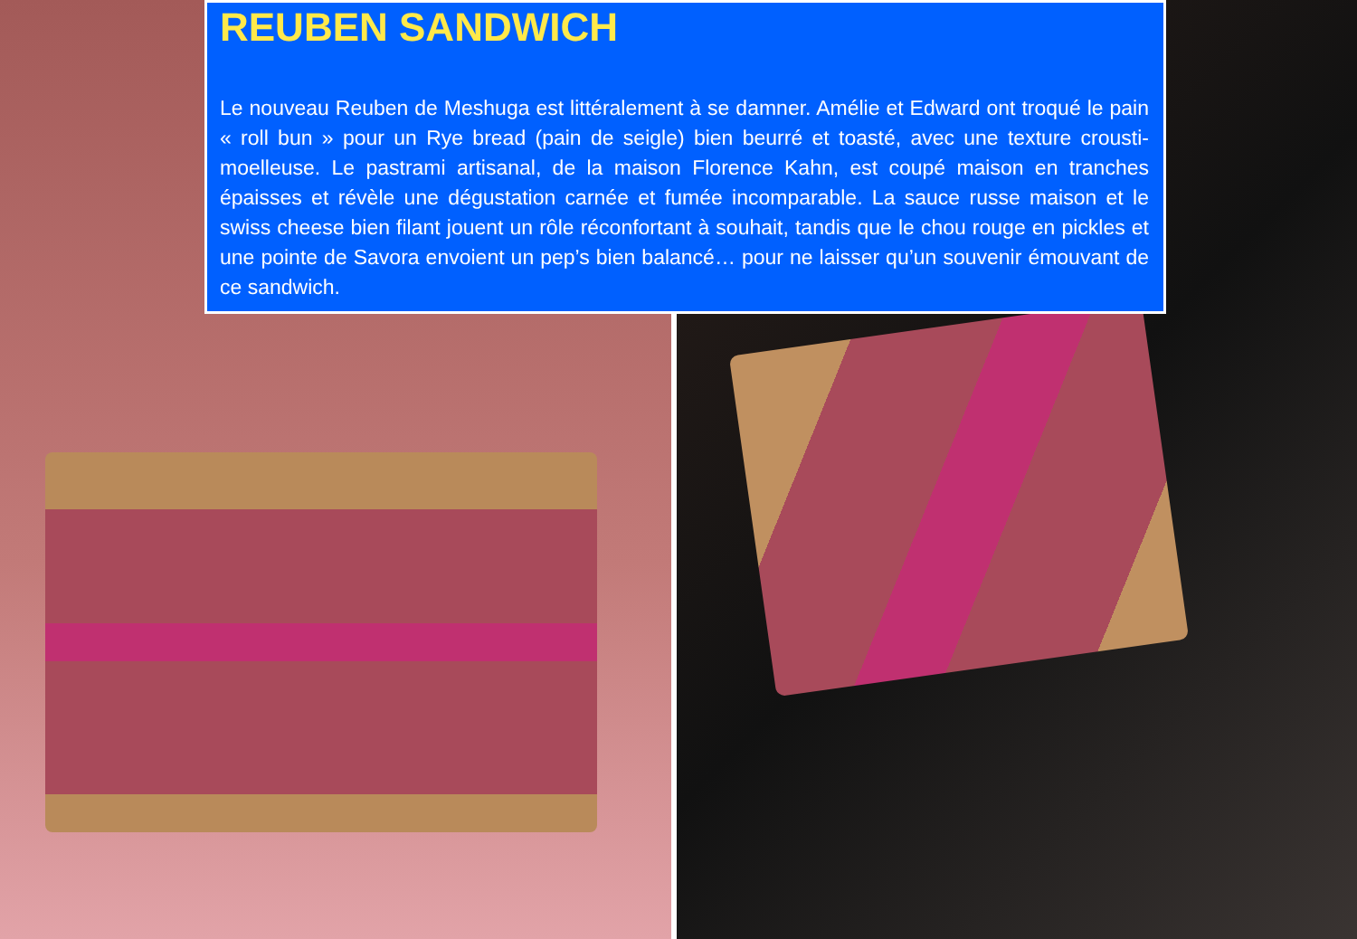REUBEN SANDWICH
Le nouveau Reuben de Meshuga est littéralement à se damner. Amélie et Edward ont troqué le pain « roll bun » pour un Rye bread (pain de seigle) bien beurré et toasté, avec une texture crousti-moelleuse. Le pastrami artisanal, de la maison Florence Kahn, est coupé maison en tranches épaisses et révèle une dégustation carnée et fumée incomparable. La sauce russe maison et le swiss cheese bien filant jouent un rôle réconfortant à souhait, tandis que le chou rouge en pickles et une pointe de Savora envoient un pep’s bien balancé… pour ne laisser qu’un souvenir émouvant de ce sandwich.